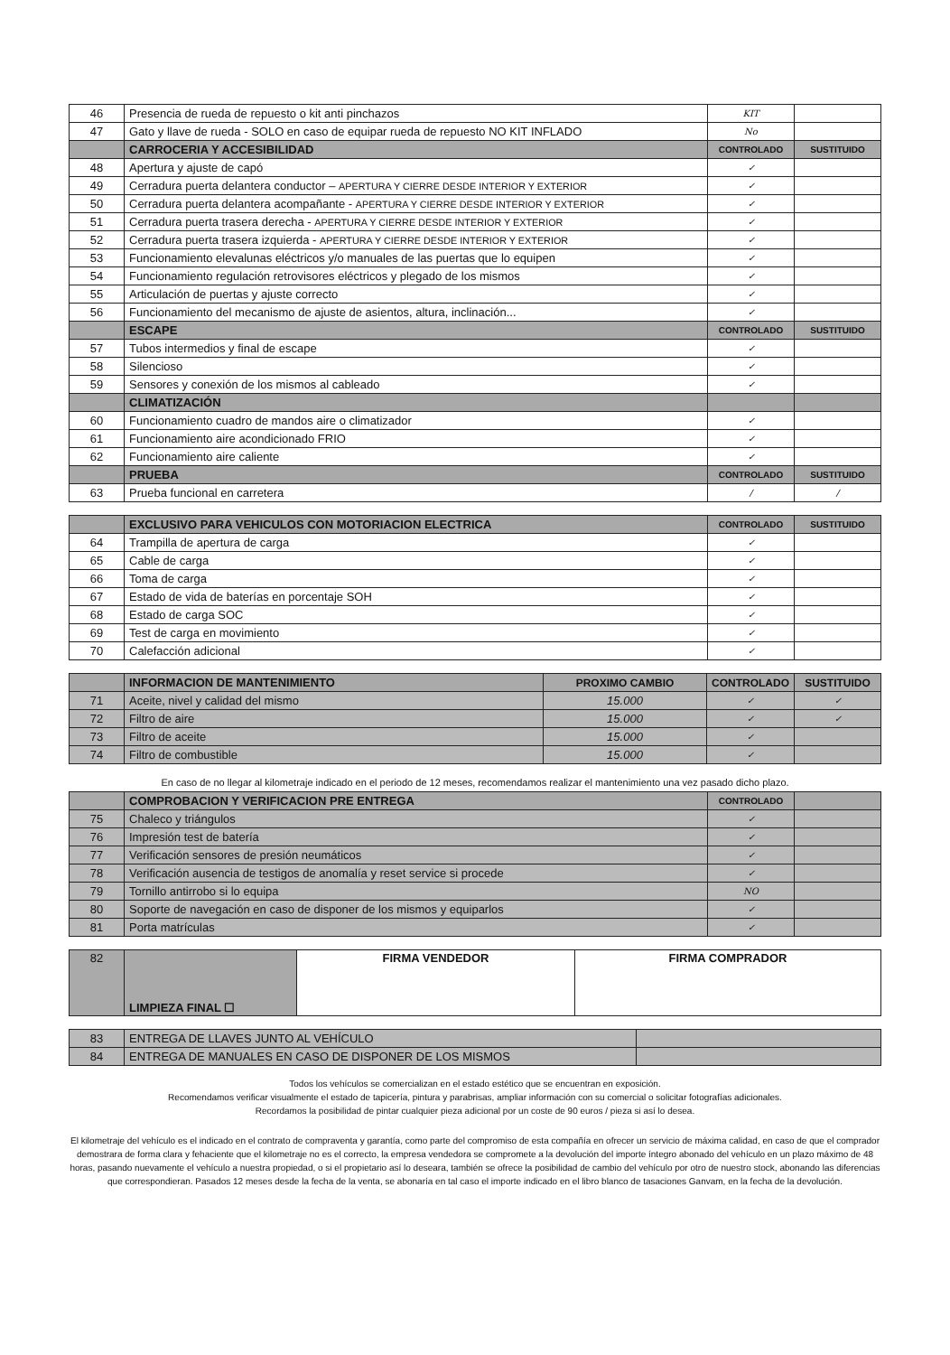| 46 | Presencia de rueda de repuesto o kit anti pinchazos | KIT | |
| 47 | Gato y llave de rueda - SOLO en caso de equipar rueda de repuesto NO KIT INFLADO | No | |
| | CARROCERIA Y ACCESIBILIDAD | CONTROLADO | SUSTITUIDO |
| 48 | Apertura y ajuste de capó | ✓ | |
| 49 | Cerradura puerta delantera conductor – APERTURA Y CIERRE DESDE INTERIOR Y EXTERIOR | ✓ | |
| 50 | Cerradura puerta delantera acompañante - APERTURA Y CIERRE DESDE INTERIOR Y EXTERIOR | ✓ | |
| 51 | Cerradura puerta trasera derecha - APERTURA Y CIERRE DESDE INTERIOR Y EXTERIOR | ✓ | |
| 52 | Cerradura puerta trasera izquierda - APERTURA Y CIERRE DESDE INTERIOR Y EXTERIOR | ✓ | |
| 53 | Funcionamiento elevalunas eléctricos y/o manuales de las puertas que lo equipen | ✓ | |
| 54 | Funcionamiento regulación retrovisores eléctricos y plegado de los mismos | ✓ | |
| 55 | Articulación de puertas y ajuste correcto | ✓ | |
| 56 | Funcionamiento del mecanismo de ajuste de asientos, altura, inclinación... | ✓ | |
| | ESCAPE | CONTROLADO | SUSTITUIDO |
| 57 | Tubos intermedios y final de escape | ✓ | |
| 58 | Silencioso | ✓ | |
| 59 | Sensores y conexión de los mismos al cableado | ✓ | |
| | CLIMATIZACIÓN | | |
| 60 | Funcionamiento cuadro de mandos aire o climatizador | ✓ | |
| 61 | Funcionamiento aire acondicionado FRIO | ✓ | |
| 62 | Funcionamiento aire caliente | ✓ | |
| | PRUEBA | CONTROLADO | SUSTITUIDO |
| 63 | Prueba funcional en carretera | / | / |
| | EXCLUSIVO PARA VEHICULOS CON MOTORIACION ELECTRICA | CONTROLADO | SUSTITUIDO |
| 64 | Trampilla de apertura de carga | ✓ | |
| 65 | Cable de carga | ✓ | |
| 66 | Toma de carga | ✓ | |
| 67 | Estado de vida de baterías en porcentaje SOH | ✓ | |
| 68 | Estado de carga SOC | ✓ | |
| 69 | Test de carga en movimiento | ✓ | |
| 70 | Calefacción adicional | ✓ | |
| | INFORMACION DE MANTENIMIENTO | PROXIMO CAMBIO | CONTROLADO | SUSTITUIDO |
| 71 | Aceite, nivel y calidad del mismo | 15.000 | ✓ | ✓ |
| 72 | Filtro de aire | 15.000 | ✓ | ✓ |
| 73 | Filtro de aceite | 15.000 | ✓ | |
| 74 | Filtro de combustible | 15.000 | ✓ | |
En caso de no llegar al kilometraje indicado en el periodo de 12 meses, recomendamos realizar el mantenimiento una vez pasado dicho plazo.
| | COMPROBACION Y VERIFICACION PRE ENTREGA | CONTROLADO | |
| 75 | Chaleco y triángulos | ✓ | |
| 76 | Impresión test de batería | ✓ | |
| 77 | Verificación sensores de presión neumáticos | ✓ | |
| 78 | Verificación ausencia de testigos de anomalía y reset service si procede | ✓ | |
| 79 | Tornillo antirrobo si lo equipa | NO | |
| 80 | Soporte de navegación en caso de disponer de los mismos y equiparlos | ✓ | |
| 81 | Porta matrículas | ✓ | |
| 82 | LIMPIEZA FINAL ☐ | FIRMA VENDEDOR | FIRMA COMPRADOR |
| 83 | ENTREGA DE LLAVES JUNTO AL VEHÍCULO | |
| 84 | ENTREGA DE MANUALES EN CASO DE DISPONER DE LOS MISMOS | |
Todos los vehículos se comercializan en el estado estético que se encuentran en exposición.
Recomendamos verificar visualmente el estado de tapicería, pintura y parabrisas, ampliar información con su comercial o solicitar fotografías adicionales.
Recordamos la posibilidad de pintar cualquier pieza adicional por un coste de 90 euros / pieza si así lo desea.
El kilometraje del vehículo es el indicado en el contrato de compraventa y garantía, como parte del compromiso de esta compañía en ofrecer un servicio de máxima calidad, en caso de que el comprador demostrara de forma clara y fehaciente que el kilometraje no es el correcto, la empresa vendedora se compromete a la devolución del importe íntegro abonado del vehículo en un plazo máximo de 48 horas, pasando nuevamente el vehículo a nuestra propiedad, o si el propietario así lo deseara, también se ofrece la posibilidad de cambio del vehículo por otro de nuestro stock, abonando las diferencias que correspondieran. Pasados 12 meses desde la fecha de la venta, se abonaría en tal caso el importe indicado en el libro blanco de tasaciones Ganvam, en la fecha de la devolución.